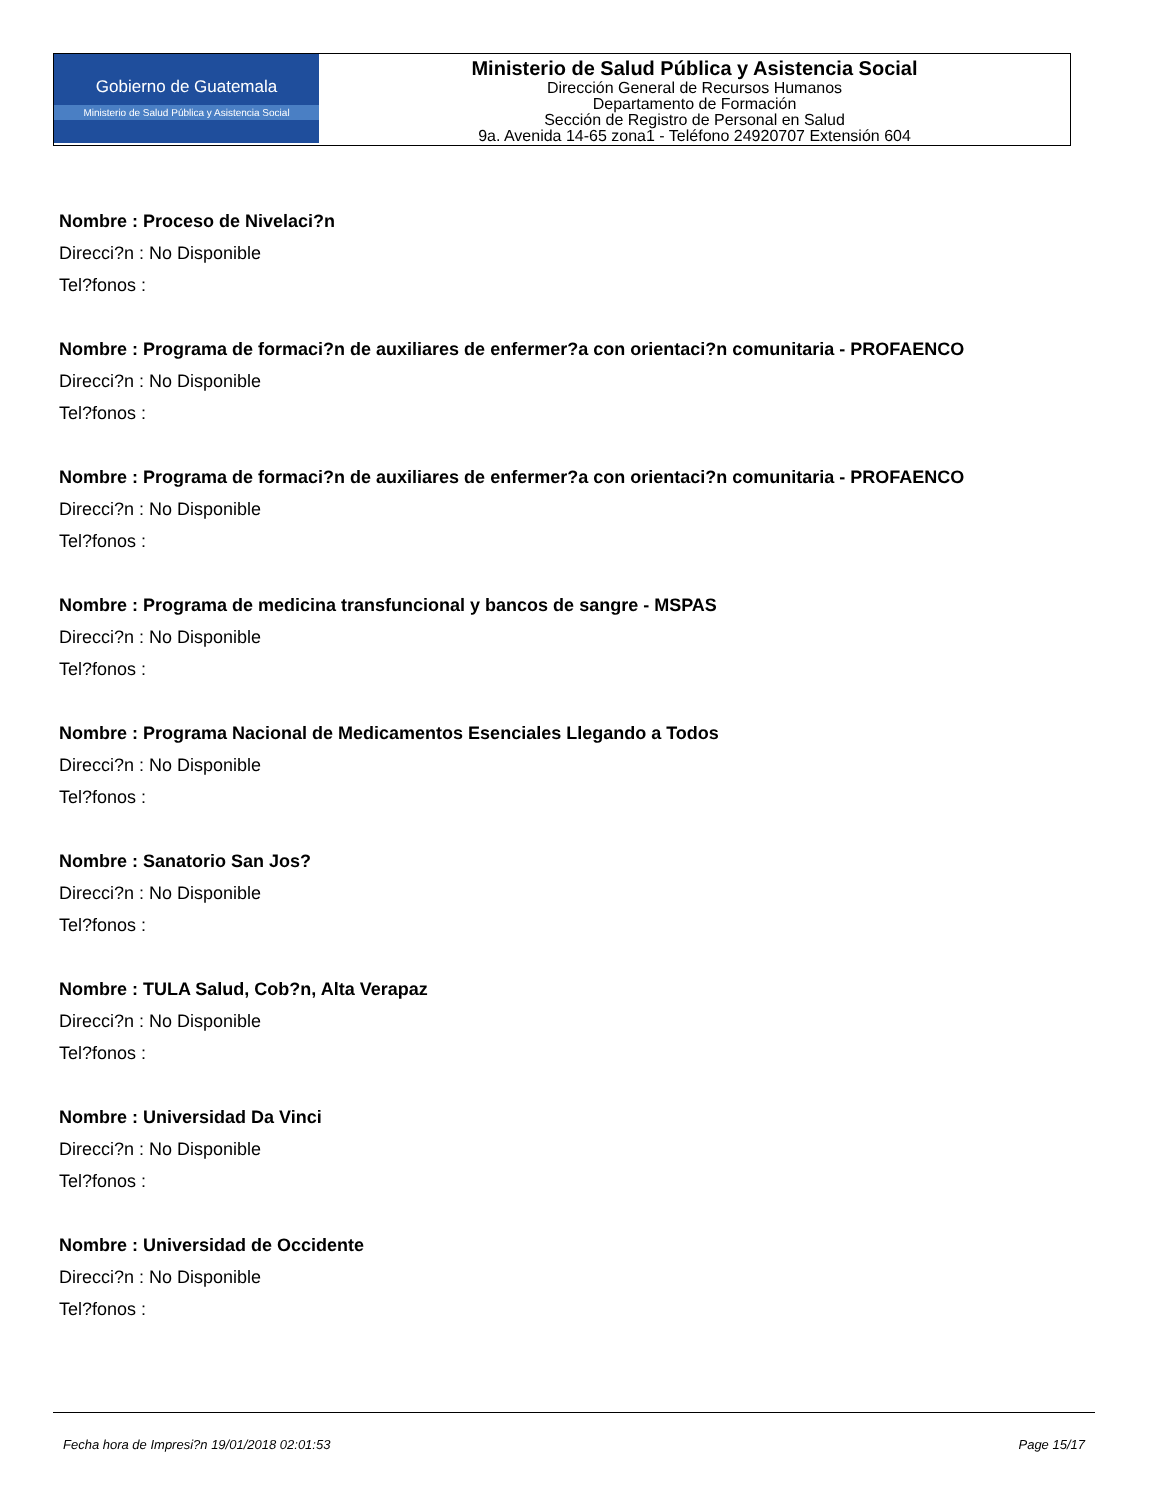Gobierno de Guatemala
Ministerio de Salud Pública y Asistencia Social
Ministerio de Salud Pública y Asistencia Social
Dirección General de Recursos Humanos
Departamento de Formación
Sección de Registro de Personal en Salud
9a. Avenida 14-65 zona1 - Teléfono 24920707 Extensión 604
Nombre : Proceso de Nivelaci?n
Direcci?n : No Disponible
Tel?fonos :
Nombre : Programa de formaci?n de auxiliares de enfermer?a con orientaci?n comunitaria - PROFAENCO
Direcci?n : No Disponible
Tel?fonos :
Nombre : Programa de formaci?n de auxiliares de enfermer?a con orientaci?n comunitaria - PROFAENCO
Direcci?n : No Disponible
Tel?fonos :
Nombre : Programa de medicina transfuncional y bancos de sangre - MSPAS
Direcci?n : No Disponible
Tel?fonos :
Nombre : Programa Nacional de Medicamentos Esenciales Llegando a Todos
Direcci?n : No Disponible
Tel?fonos :
Nombre : Sanatorio San Jos?
Direcci?n : No Disponible
Tel?fonos :
Nombre : TULA Salud, Cob?n, Alta Verapaz
Direcci?n : No Disponible
Tel?fonos :
Nombre : Universidad Da Vinci
Direcci?n : No Disponible
Tel?fonos :
Nombre : Universidad de Occidente
Direcci?n : No Disponible
Tel?fonos :
Fecha hora de Impresi?n 19/01/2018 02:01:53 Page 15/17